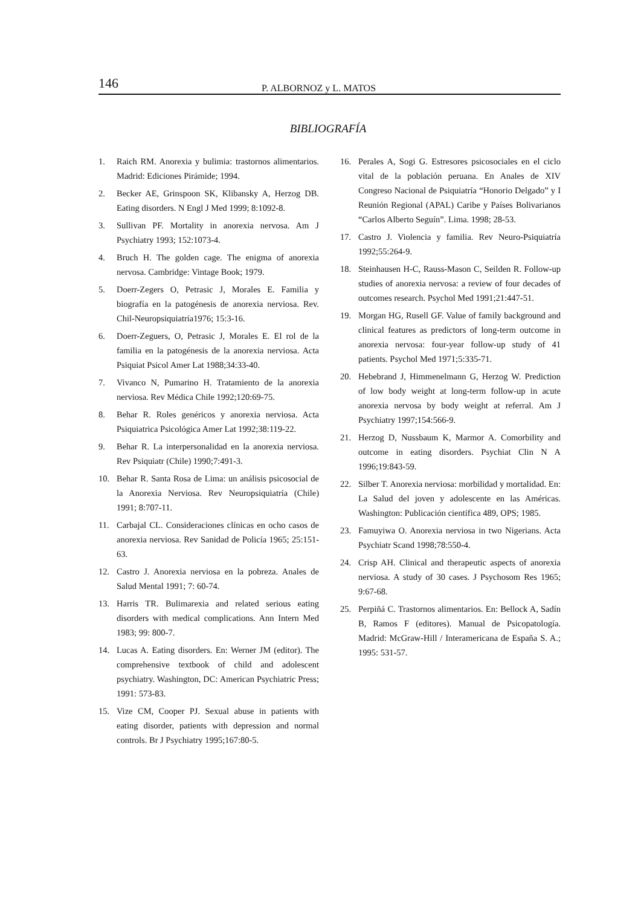146 P. ALBORNOZ y L. MATOS
BIBLIOGRAFÍA
1. Raich RM. Anorexia y bulimia: trastornos alimentarios. Madrid: Ediciones Pirámide; 1994.
2. Becker AE, Grinspoon SK, Klibansky A, Herzog DB. Eating disorders. N Engl J Med 1999; 8:1092-8.
3. Sullivan PF. Mortality in anorexia nervosa. Am J Psychiatry 1993; 152:1073-4.
4. Bruch H. The golden cage. The enigma of anorexia nervosa. Cambridge: Vintage Book; 1979.
5. Doerr-Zegers O, Petrasic J, Morales E. Familia y biografía en la patogénesis de anorexia nerviosa. Rev. Chil-Neuropsiquiatría1976; 15:3-16.
6. Doerr-Zeguers, O, Petrasic J, Morales E. El rol de la familia en la patogénesis de la anorexia nerviosa. Acta Psiquiat Psicol Amer Lat 1988;34:33-40.
7. Vivanco N, Pumarino H. Tratamiento de la anorexia nerviosa. Rev Médica Chile 1992;120:69-75.
8. Behar R. Roles genéricos y anorexia nerviosa. Acta Psiquiatrica Psicológica Amer Lat 1992;38:119-22.
9. Behar R. La interpersonalidad en la anorexia nerviosa. Rev Psiquiatr (Chile) 1990;7:491-3.
10. Behar R. Santa Rosa de Lima: un análisis psicosocial de la Anorexia Nerviosa. Rev Neuropsiquiatría (Chile) 1991; 8:707-11.
11. Carbajal CL. Consideraciones clínicas en ocho casos de anorexia nerviosa. Rev Sanidad de Policía 1965; 25:151-63.
12. Castro J. Anorexia nerviosa en la pobreza. Anales de Salud Mental 1991; 7: 60-74.
13. Harris TR. Bulimarexia and related serious eating disorders with medical complications. Ann Intern Med 1983; 99: 800-7.
14. Lucas A. Eating disorders. En: Werner JM (editor). The comprehensive textbook of child and adolescent psychiatry. Washington, DC: American Psychiatric Press; 1991: 573-83.
15. Vize CM, Cooper PJ. Sexual abuse in patients with eating disorder, patients with depression and normal controls. Br J Psychiatry 1995;167:80-5.
16. Perales A, Sogi G. Estresores psicosociales en el ciclo vital de la población peruana. En Anales de XIV Congreso Nacional de Psiquiatría “Honorio Delgado” y I Reunión Regional (APAL) Caribe y Países Bolivarianos “Carlos Alberto Seguín”. Lima. 1998; 28-53.
17. Castro J. Violencia y familia. Rev Neuro-Psiquiatría 1992;55:264-9.
18. Steinhausen H-C, Rauss-Mason C, Seilden R. Follow-up studies of anorexia nervosa: a review of four decades of outcomes research. Psychol Med 1991;21:447-51.
19. Morgan HG, Rusell GF. Value of family background and clinical features as predictors of long-term outcome in anorexia nervosa: four-year follow-up study of 41 patients. Psychol Med 1971;5:335-71.
20. Hebebrand J, Himmenelmann G, Herzog W. Prediction of low body weight at long-term follow-up in acute anorexia nervosa by body weight at referral. Am J Psychiatry 1997;154:566-9.
21. Herzog D, Nussbaum K, Marmor A. Comorbility and outcome in eating disorders. Psychiat Clin N A 1996;19:843-59.
22. Silber T. Anorexia nerviosa: morbilidad y mortalidad. En: La Salud del joven y adolescente en las Américas. Washington: Publicación científica 489, OPS; 1985.
23. Famuyiwa O. Anorexia nerviosa in two Nigerians. Acta Psychiatr Scand 1998;78:550-4.
24. Crisp AH. Clinical and therapeutic aspects of anorexia nerviosa. A study of 30 cases. J Psychosom Res 1965; 9:67-68.
25. Perpiñá C. Trastornos alimentarios. En: Bellock A, Sadín B, Ramos F (editores). Manual de Psicopatología. Madrid: McGraw-Hill / Interamericana de España S. A.; 1995: 531-57.